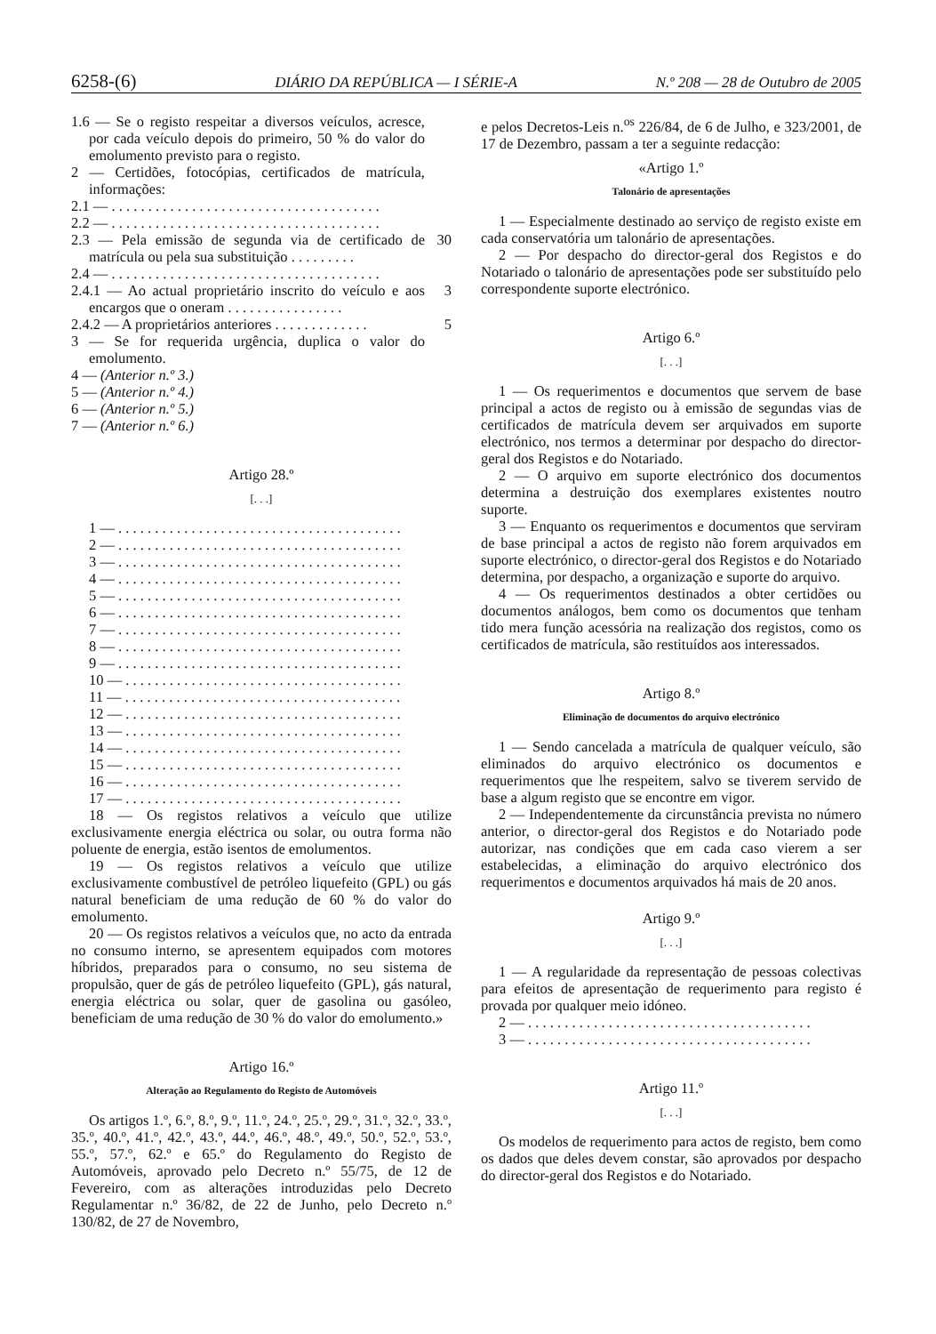6258-(6) DIÁRIO DA REPÚBLICA — I SÉRIE-A N.º 208 — 28 de Outubro de 2005
1.6 — Se o registo respeitar a diversos veículos, acresce, por cada veículo depois do primeiro, 50 % do valor do emolumento previsto para o registo.
2 — Certidões, fotocópias, certificados de matrícula, informações:
2.1 — . . . . . . . . . . . . . . . . . . . . . . . . . . . . . . . . . . . . .
2.2 — . . . . . . . . . . . . . . . . . . . . . . . . . . . . . . . . . . . . .
2.3 — Pela emissão de segunda via de certificado de matrícula ou pela sua substituição . . . . . . . . .
30
2.4 — . . . . . . . . . . . . . . . . . . . . . . . . . . . . . . . . . . . . .
2.4.1 — Ao actual proprietário inscrito do veículo e aos encargos que o oneram . . . . . . . . . . . . . . . .
3
2.4.2 — A proprietários anteriores . . . . . . . . . . . . .
5
3 — Se for requerida urgência, duplica o valor do emolumento.
4 — (Anterior n.º 3.)
5 — (Anterior n.º 4.)
6 — (Anterior n.º 5.)
7 — (Anterior n.º 6.)
Artigo 28.º
[. . .]
1 — . . . . . . . . . . . . . . . . . . . . . . . . . . . . . . . . . . . . . . .
2 — . . . . . . . . . . . . . . . . . . . . . . . . . . . . . . . . . . . . . . .
3 — . . . . . . . . . . . . . . . . . . . . . . . . . . . . . . . . . . . . . . .
4 — . . . . . . . . . . . . . . . . . . . . . . . . . . . . . . . . . . . . . . .
5 — . . . . . . . . . . . . . . . . . . . . . . . . . . . . . . . . . . . . . . .
6 — . . . . . . . . . . . . . . . . . . . . . . . . . . . . . . . . . . . . . . .
7 — . . . . . . . . . . . . . . . . . . . . . . . . . . . . . . . . . . . . . . .
8 — . . . . . . . . . . . . . . . . . . . . . . . . . . . . . . . . . . . . . . .
9 — . . . . . . . . . . . . . . . . . . . . . . . . . . . . . . . . . . . . . . .
10 — . . . . . . . . . . . . . . . . . . . . . . . . . . . . . . . . . . . . . .
11 — . . . . . . . . . . . . . . . . . . . . . . . . . . . . . . . . . . . . . .
12 — . . . . . . . . . . . . . . . . . . . . . . . . . . . . . . . . . . . . . .
13 — . . . . . . . . . . . . . . . . . . . . . . . . . . . . . . . . . . . . . .
14 — . . . . . . . . . . . . . . . . . . . . . . . . . . . . . . . . . . . . . .
15 — . . . . . . . . . . . . . . . . . . . . . . . . . . . . . . . . . . . . . .
16 — . . . . . . . . . . . . . . . . . . . . . . . . . . . . . . . . . . . . . .
17 — . . . . . . . . . . . . . . . . . . . . . . . . . . . . . . . . . . . . . .
18 — Os registos relativos a veículo que utilize exclusivamente energia eléctrica ou solar, ou outra forma não poluente de energia, estão isentos de emolumentos.
19 — Os registos relativos a veículo que utilize exclusivamente combustível de petróleo liquefeito (GPL) ou gás natural beneficiam de uma redução de 60 % do valor do emolumento.
20 — Os registos relativos a veículos que, no acto da entrada no consumo interno, se apresentem equipados com motores híbridos, preparados para o consumo, no seu sistema de propulsão, quer de gás de petróleo liquefeito (GPL), gás natural, energia eléctrica ou solar, quer de gasolina ou gasóleo, beneficiam de uma redução de 30 % do valor do emolumento.»
Artigo 16.º
Alteração ao Regulamento do Registo de Automóveis
Os artigos 1.º, 6.º, 8.º, 9.º, 11.º, 24.º, 25.º, 29.º, 31.º, 32.º, 33.º, 35.º, 40.º, 41.º, 42.º, 43.º, 44.º, 46.º, 48.º, 49.º, 50.º, 52.º, 53.º, 55.º, 57.º, 62.º e 65.º do Regulamento do Registo de Automóveis, aprovado pelo Decreto n.º 55/75, de 12 de Fevereiro, com as alterações introduzidas pelo Decreto Regulamentar n.º 36/82, de 22 de Junho, pelo Decreto n.º 130/82, de 27 de Novembro,
e pelos Decretos-Leis n.<sup>os</sup> 226/84, de 6 de Julho, e 323/2001, de 17 de Dezembro, passam a ter a seguinte redacção:
«Artigo 1.º
Talonário de apresentações
1 — Especialmente destinado ao serviço de registo existe em cada conservatória um talonário de apresentações.
2 — Por despacho do director-geral dos Registos e do Notariado o talonário de apresentações pode ser substituído pelo correspondente suporte electrónico.
Artigo 6.º
[. . .]
1 — Os requerimentos e documentos que servem de base principal a actos de registo ou à emissão de segundas vias de certificados de matrícula devem ser arquivados em suporte electrónico, nos termos a determinar por despacho do director-geral dos Registos e do Notariado.
2 — O arquivo em suporte electrónico dos documentos determina a destruição dos exemplares existentes noutro suporte.
3 — Enquanto os requerimentos e documentos que serviram de base principal a actos de registo não forem arquivados em suporte electrónico, o director-geral dos Registos e do Notariado determina, por despacho, a organização e suporte do arquivo.
4 — Os requerimentos destinados a obter certidões ou documentos análogos, bem como os documentos que tenham tido mera função acessória na realização dos registos, como os certificados de matrícula, são restituídos aos interessados.
Artigo 8.º
Eliminação de documentos do arquivo electrónico
1 — Sendo cancelada a matrícula de qualquer veículo, são eliminados do arquivo electrónico os documentos e requerimentos que lhe respeitem, salvo se tiverem servido de base a algum registo que se encontre em vigor.
2 — Independentemente da circunstância prevista no número anterior, o director-geral dos Registos e do Notariado pode autorizar, nas condições que em cada caso vierem a ser estabelecidas, a eliminação do arquivo electrónico dos requerimentos e documentos arquivados há mais de 20 anos.
Artigo 9.º
[. . .]
1 — A regularidade da representação de pessoas colectivas para efeitos de apresentação de requerimento para registo é provada por qualquer meio idóneo.
2 — . . . . . . . . . . . . . . . . . . . . . . . . . . . . . . . . . . . . . . .
3 — . . . . . . . . . . . . . . . . . . . . . . . . . . . . . . . . . . . . . . .
Artigo 11.º
[. . .]
Os modelos de requerimento para actos de registo, bem como os dados que deles devem constar, são aprovados por despacho do director-geral dos Registos e do Notariado.